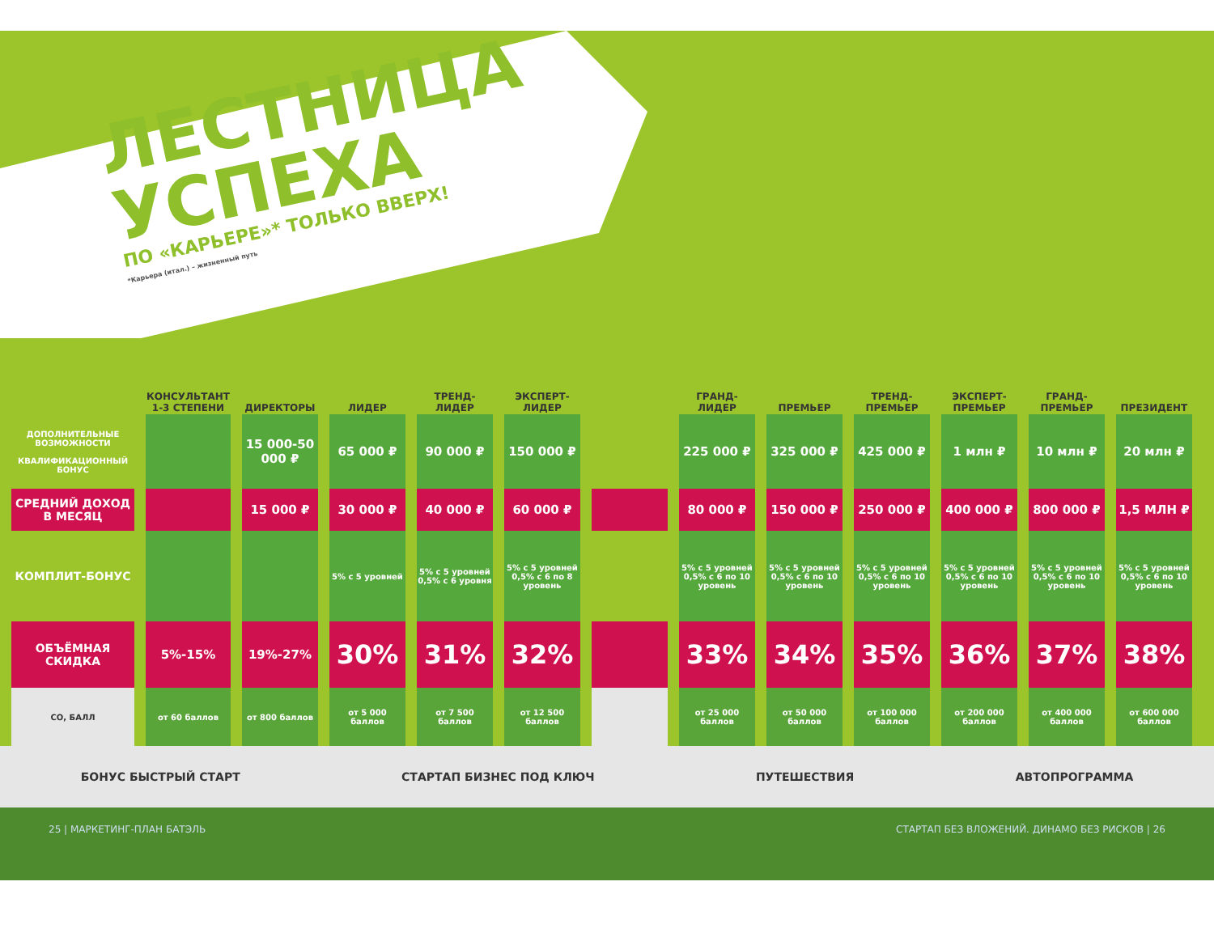ЛЕСТНИЦА
УСПЕХА
ПО «КАРЬЕРЕ»* ТОЛЬКО ВВЕРХ!
*Карьера (итал.) – жизненный путь
| | КОНСУЛЬТАНТ 1-3 СТЕПЕНИ | ДИРЕКТОРЫ | ЛИДЕР | ТРЕНД-ЛИДЕР | ЭКСПЕРТ-ЛИДЕР | | ГРАНД-ЛИДЕР | ПРЕМЬЕР | ТРЕНД-ПРЕМЬЕР | ЭКСПЕРТ-ПРЕМЬЕР | ГРАНД-ПРЕМЬЕР | ПРЕЗИДЕНТ |
| --- | --- | --- | --- | --- | --- | --- | --- | --- | --- | --- | --- | --- |
| ДОПОЛНИТЕЛЬНЫЕ ВОЗМОЖНОСТИ КВАЛИФИКАЦИОННЫЙ БОНУС | | 15 000-50 000 ₽ | 65 000 ₽ | 90 000 ₽ | 150 000 ₽ | | 225 000 ₽ | 325 000 ₽ | 425 000 ₽ | 1 млн ₽ | 10 млн ₽ | 20 млн ₽ |
| СРЕДНИЙ ДОХОД В МЕСЯЦ | | 15 000 ₽ | 30 000 ₽ | 40 000 ₽ | 60 000 ₽ | | 80 000 ₽ | 150 000 ₽ | 250 000 ₽ | 400 000 ₽ | 800 000 ₽ | 1,5 МЛН ₽ |
| КОМПЛИТ-БОНУС | | | 5% с 5 уровней | 5% с 5 уровней 0,5% с 6 уровня | 5% с 5 уровней 0,5% с 6 по 8 уровень | | 5% с 5 уровней 0,5% с 6 по 10 уровень | 5% с 5 уровней 0,5% с 6 по 10 уровень | 5% с 5 уровней 0,5% с 6 по 10 уровень | 5% с 5 уровней 0,5% с 6 по 10 уровень | 5% с 5 уровней 0,5% с 6 по 10 уровень | 5% с 5 уровней 0,5% с 6 по 10 уровень |
| ОБЪЁМНАЯ СКИДКА | 5%-15% | 19%-27% | 30% | 31% | 32% | | 33% | 34% | 35% | 36% | 37% | 38% |
| СО, БАЛЛ | от 60 баллов | от 800 баллов | от 5 000 баллов | от 7 500 баллов | от 12 500 баллов | | от 25 000 баллов | от 50 000 баллов | от 100 000 баллов | от 200 000 баллов | от 400 000 баллов | от 600 000 баллов |
БОНУС БЫСТРЫЙ СТАРТ СТАРТАП БИЗНЕС ПОД КЛЮЧ ПУТЕШЕСТВИЯ АВТОПРОГРАММА
25 | МАРКЕТИНГ-ПЛАН БАТЭЛЬ СТАРТАП БЕЗ ВЛОЖЕНИЙ. ДИНАМО БЕЗ РИСКОВ | 26